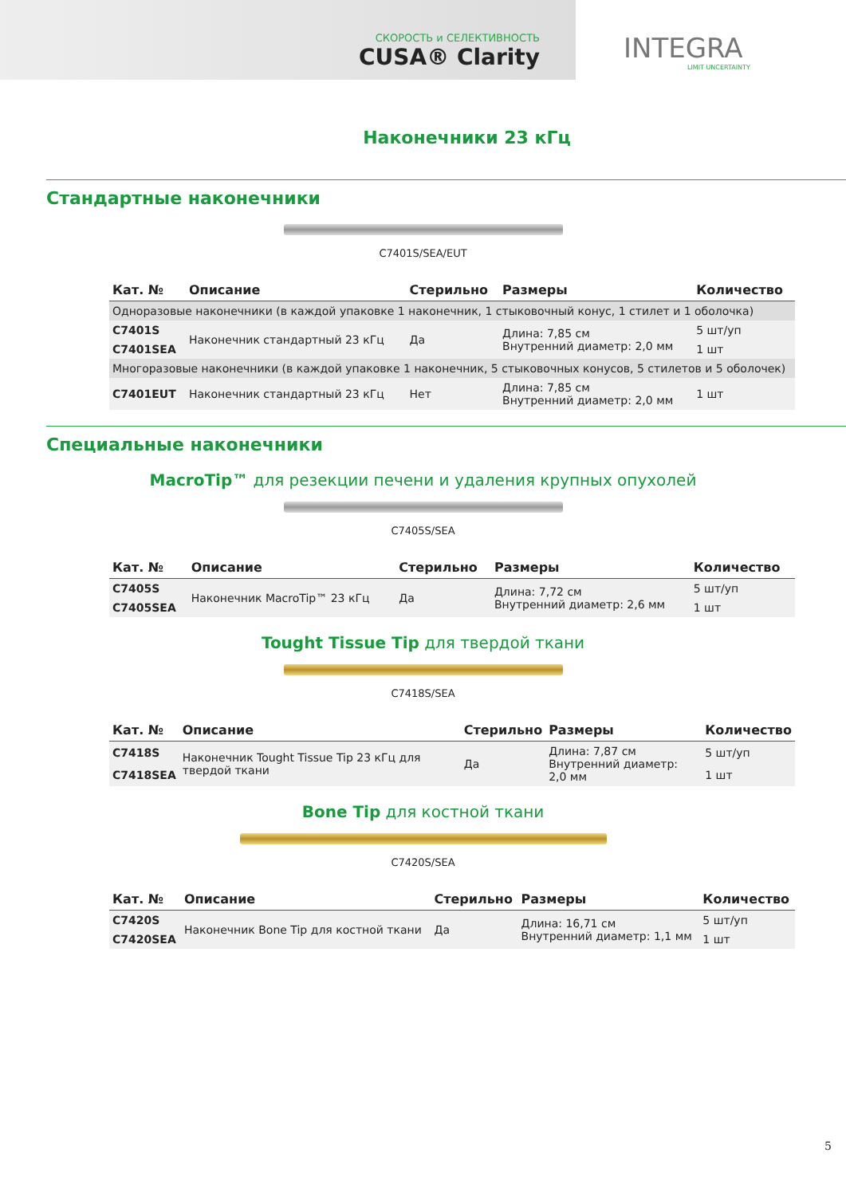СКОРОСТЬ и СЕЛЕКТИВНОСТЬ
CUSA® Clarity
INTEGRA
LIMIT UNCERTAINTY
Наконечники 23 кГц
Стандартные наконечники
C7401S/SEA/EUT
| Кат. № | Описание | Стерильно | Размеры | Количество |
| --- | --- | --- | --- | --- |
| Одноразовые наконечники (в каждой упаковке 1 наконечник, 1 стыковочный конус, 1 стилет и 1 оболочка) | | | | |
| C7401S | Наконечник стандартный 23 кГц | Да | Длина: 7,85 см Внутренний диаметр: 2,0 мм | 5 шт/уп |
| C7401SEA | | | | 1 шт |
| Многоразовые наконечники (в каждой упаковке 1 наконечник, 5 стыковочных конусов, 5 стилетов и 5 оболочек) | | | | |
| C7401EUT | Наконечник стандартный 23 кГц | Нет | Длина: 7,85 см Внутренний диаметр: 2,0 мм | 1 шт |
Специальные наконечники
MacroTip™ для резекции печени и удаления крупных опухолей
C7405S/SEA
| Кат. № | Описание | Стерильно | Размеры | Количество |
| --- | --- | --- | --- | --- |
| C7405S | Наконечник MacroTip™ 23 кГц | Да | Длина: 7,72 см Внутренний диаметр: 2,6 мм | 5 шт/уп |
| C7405SEA | | | | 1 шт |
Tought Tissue Tip для твердой ткани
C7418S/SEA
| Кат. № | Описание | Стерильно | Размеры | Количество |
| --- | --- | --- | --- | --- |
| C7418S | Наконечник Tought Tissue Tip 23 кГц для твердой ткани | Да | Длина: 7,87 см Внутренний диаметр: 2,0 мм | 5 шт/уп |
| C7418SEA | | | | 1 шт |
Bone Tip для костной ткани
C7420S/SEA
| Кат. № | Описание | Стерильно | Размеры | Количество |
| --- | --- | --- | --- | --- |
| C7420S | Наконечник Bone Tip для костной ткани | Да | Длина: 16,71 см Внутренний диаметр: 1,1 мм | 5 шт/уп |
| C7420SEA | | | | 1 шт |
5